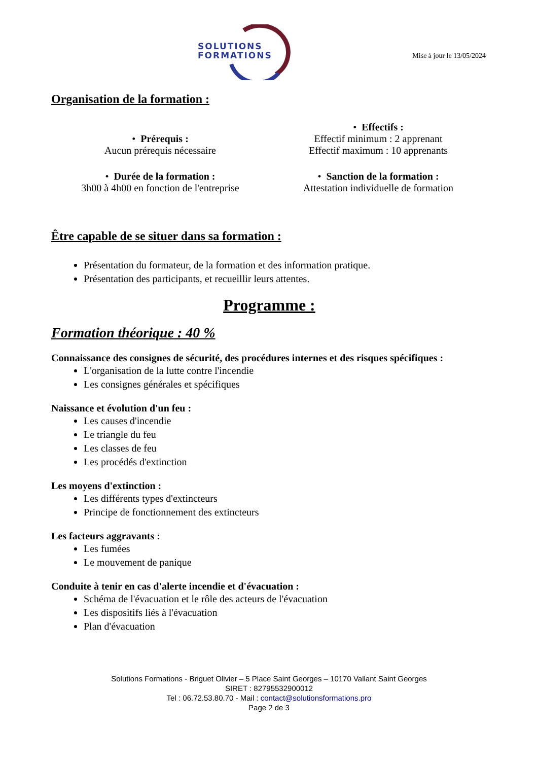SOLUTIONS
FORMATIONS
Mise à jour le 13/05/2024
Organisation de la formation :
• Prérequis :
Aucun prérequis nécessaire
• Effectifs :
Effectif minimum : 2 apprenant
Effectif maximum : 10 apprenants
• Durée de la formation :
3h00 à 4h00 en fonction de l'entreprise
• Sanction de la formation :
Attestation individuelle de formation
Être capable de se situer dans sa formation :
Présentation du formateur, de la formation et des information pratique.
Présentation des participants, et recueillir leurs attentes.
Programme :
Formation théorique : 40 %
Connaissance des consignes de sécurité, des procédures internes et des risques spécifiques :
L'organisation de la lutte contre l'incendie
Les consignes générales et spécifiques
Naissance et évolution d'un feu :
Les causes d'incendie
Le triangle du feu
Les classes de feu
Les procédés d'extinction
Les moyens d'extinction :
Les différents types d'extincteurs
Principe de fonctionnement des extincteurs
Les facteurs aggravants :
Les fumées
Le mouvement de panique
Conduite à tenir en cas d'alerte incendie et d'évacuation :
Schéma de l'évacuation et le rôle des acteurs de l'évacuation
Les dispositifs liés à l'évacuation
Plan d'évacuation
Solutions Formations - Briguet Olivier – 5 Place Saint Georges – 10170 Vallant Saint Georges
SIRET : 82795532900012
Tel : 06.72.53.80.70 - Mail : contact@solutionsformations.pro
Page 2 de 3